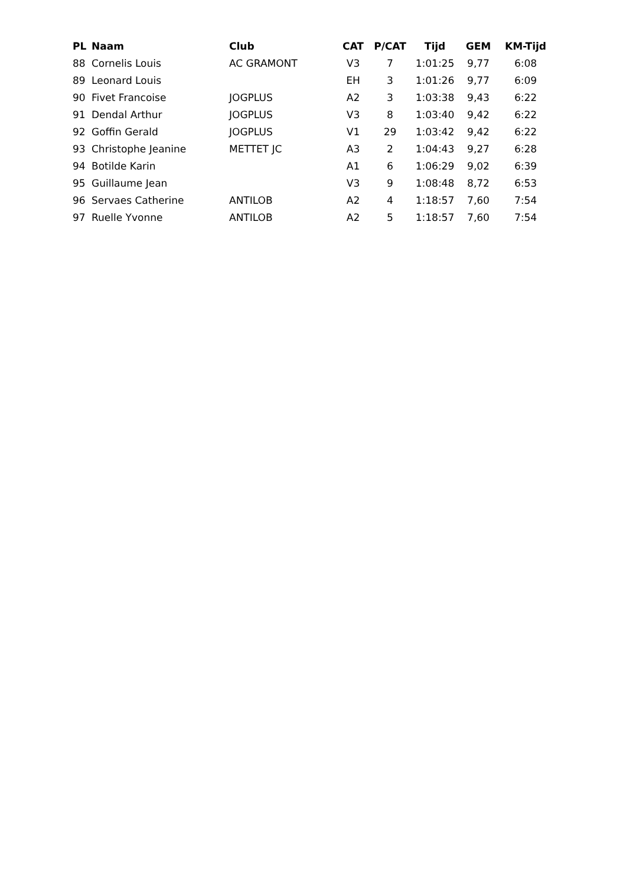| PL | Naam | Club | CAT | P/CAT | Tijd | GEM | KM-Tijd |
| --- | --- | --- | --- | --- | --- | --- | --- |
| 88 | Cornelis Louis | AC GRAMONT | V3 | 7 | 1:01:25 | 9,77 | 6:08 |
| 89 | Leonard Louis | | EH | 3 | 1:01:26 | 9,77 | 6:09 |
| 90 | Fivet Francoise | JOGPLUS | A2 | 3 | 1:03:38 | 9,43 | 6:22 |
| 91 | Dendal Arthur | JOGPLUS | V3 | 8 | 1:03:40 | 9,42 | 6:22 |
| 92 | Goffin Gerald | JOGPLUS | V1 | 29 | 1:03:42 | 9,42 | 6:22 |
| 93 | Christophe Jeanine | METTET JC | A3 | 2 | 1:04:43 | 9,27 | 6:28 |
| 94 | Botilde Karin | | A1 | 6 | 1:06:29 | 9,02 | 6:39 |
| 95 | Guillaume Jean | | V3 | 9 | 1:08:48 | 8,72 | 6:53 |
| 96 | Servaes Catherine | ANTILOB | A2 | 4 | 1:18:57 | 7,60 | 7:54 |
| 97 | Ruelle Yvonne | ANTILOB | A2 | 5 | 1:18:57 | 7,60 | 7:54 |